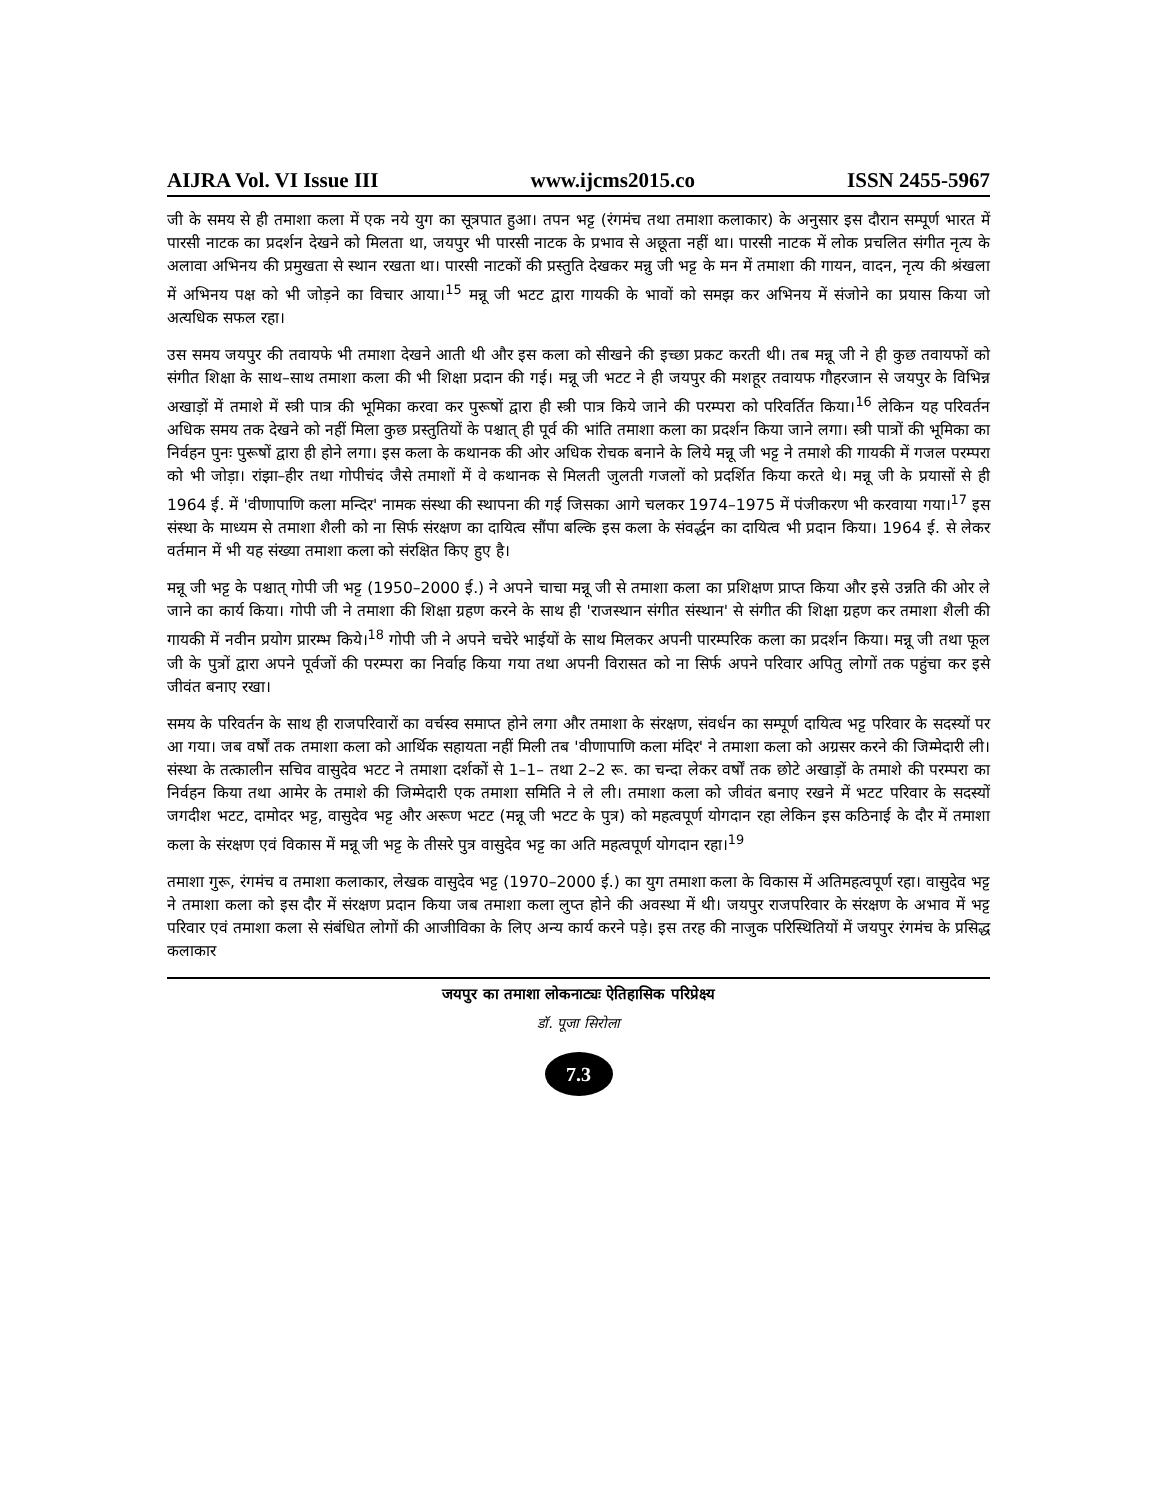AIJRA Vol. VI Issue III www.ijcms2015.co ISSN 2455-5967
जी के समय से ही तमाशा कला में एक नये युग का सूत्रपात हुआ। तपन भट्ट (रंगमंच तथा तमाशा कलाकार) के अनुसार इस दौरान सम्पूर्ण भारत में पारसी नाटक का प्रदर्शन देखने को मिलता था, जयपुर भी पारसी नाटक के प्रभाव से अछूता नहीं था। पारसी नाटक में लोक प्रचलित संगीत नृत्य के अलावा अभिनय की प्रमुखता से स्थान रखता था। पारसी नाटकों की प्रस्तुति देखकर मन्नु जी भट्ट के मन में तमाशा की गायन, वादन, नृत्य की श्रंखला में अभिनय पक्ष को भी जोड़ने का विचार आया।<sup>15</sup> मन्नू जी भटट द्वारा गायकी के भावों को समझ कर अभिनय में संजोने का प्रयास किया जो अत्यधिक सफल रहा।
उस समय जयपुर की तवायफे भी तमाशा देखने आती थी और इस कला को सीखने की इच्छा प्रकट करती थी। तब मन्नू जी ने ही कुछ तवायफों को संगीत शिक्षा के साथ–साथ तमाशा कला की भी शिक्षा प्रदान की गई। मन्नू जी भटट ने ही जयपुर की मशहूर तवायफ गौहरजान से जयपुर के विभिन्न अखाड़ों में तमाशे में स्त्री पात्र की भूमिका करवा कर पुरूषों द्वारा ही स्त्री पात्र किये जाने की परम्परा को परिवर्तित किया।<sup>16</sup> लेकिन यह परिवर्तन अधिक समय तक देखने को नहीं मिला कुछ प्रस्तुतियों के पश्चात् ही पूर्व की भांति तमाशा कला का प्रदर्शन किया जाने लगा। स्त्री पात्रों की भूमिका का निर्वहन पुनः पुरूषों द्वारा ही होने लगा। इस कला के कथानक की ओर अधिक रोचक बनाने के लिये मन्नू जी भट्ट ने तमाशे की गायकी में गजल परम्परा को भी जोड़ा। रांझा–हीर तथा गोपीचंद जैसे तमाशों में वे कथानक से मिलती जुलती गजलों को प्रदर्शित किया करते थे। मन्नू जी के प्रयासों से ही 1964 ई. में 'वीणापाणि कला मन्दिर' नामक संस्था की स्थापना की गई जिसका आगे चलकर 1974–1975 में पंजीकरण भी करवाया गया।<sup>17</sup> इस संस्था के माध्यम से तमाशा शैली को ना सिर्फ संरक्षण का दायित्व सौंपा बल्कि इस कला के संवर्द्धन का दायित्व भी प्रदान किया। 1964 ई. से लेकर वर्तमान में भी यह संख्या तमाशा कला को संरक्षित किए हुए है।
मन्नू जी भट्ट के पश्चात् गोपी जी भट्ट (1950–2000 ई.) ने अपने चाचा मन्नू जी से तमाशा कला का प्रशिक्षण प्राप्त किया और इसे उन्नति की ओर ले जाने का कार्य किया। गोपी जी ने तमाशा की शिक्षा ग्रहण करने के साथ ही 'राजस्थान संगीत संस्थान' से संगीत की शिक्षा ग्रहण कर तमाशा शैली की गायकी में नवीन प्रयोग प्रारम्भ किये।<sup>18</sup> गोपी जी ने अपने चचेरे भाईयों के साथ मिलकर अपनी पारम्परिक कला का प्रदर्शन किया। मन्नू जी तथा फूल जी के पुत्रों द्वारा अपने पूर्वजों की परम्परा का निर्वाह किया गया तथा अपनी विरासत को ना सिर्फ अपने परिवार अपितु लोगों तक पहुंचा कर इसे जीवंत बनाए रखा।
समय के परिवर्तन के साथ ही राजपरिवारों का वर्चस्व समाप्त होने लगा और तमाशा के संरक्षण, संवर्धन का सम्पूर्ण दायित्व भट्ट परिवार के सदस्यों पर आ गया। जब वर्षों तक तमाशा कला को आर्थिक सहायता नहीं मिली तब 'वीणापाणि कला मंदिर' ने तमाशा कला को अग्रसर करने की जिम्मेदारी ली। संस्था के तत्कालीन सचिव वासुदेव भटट ने तमाशा दर्शकों से 1–1– तथा 2–2 रू. का चन्दा लेकर वर्षों तक छोटे अखाड़ों के तमाशे की परम्परा का निर्वहन किया तथा आमेर के तमाशे की जिम्मेदारी एक तमाशा समिति ने ले ली। तमाशा कला को जीवंत बनाए रखने में भटट परिवार के सदस्यों जगदीश भटट, दामोदर भट्ट, वासुदेव भट्ट और अरूण भटट (मन्नू जी भटट के पुत्र) को महत्वपूर्ण योगदान रहा लेकिन इस कठिनाई के दौर में तमाशा कला के संरक्षण एवं विकास में मन्नू जी भट्ट के तीसरे पुत्र वासुदेव भट्ट का अति महत्वपूर्ण योगदान रहा।<sup>19</sup>
तमाशा गुरू, रंगमंच व तमाशा कलाकार, लेखक वासुदेव भट्ट (1970–2000 ई.) का युग तमाशा कला के विकास में अतिमहत्वपूर्ण रहा। वासुदेव भट्ट ने तमाशा कला को इस दौर में संरक्षण प्रदान किया जब तमाशा कला लुप्त होने की अवस्था में थी। जयपुर राजपरिवार के संरक्षण के अभाव में भट्ट परिवार एवं तमाशा कला से संबंधित लोगों की आजीविका के लिए अन्य कार्य करने पड़े। इस तरह की नाजुक परिस्थितियों में जयपुर रंगमंच के प्रसिद्ध कलाकार
जयपुर का तमाशा लोकनाट्यः ऐतिहासिक परिप्रेक्ष्य
डॉ. पूजा सिरोला
7.3